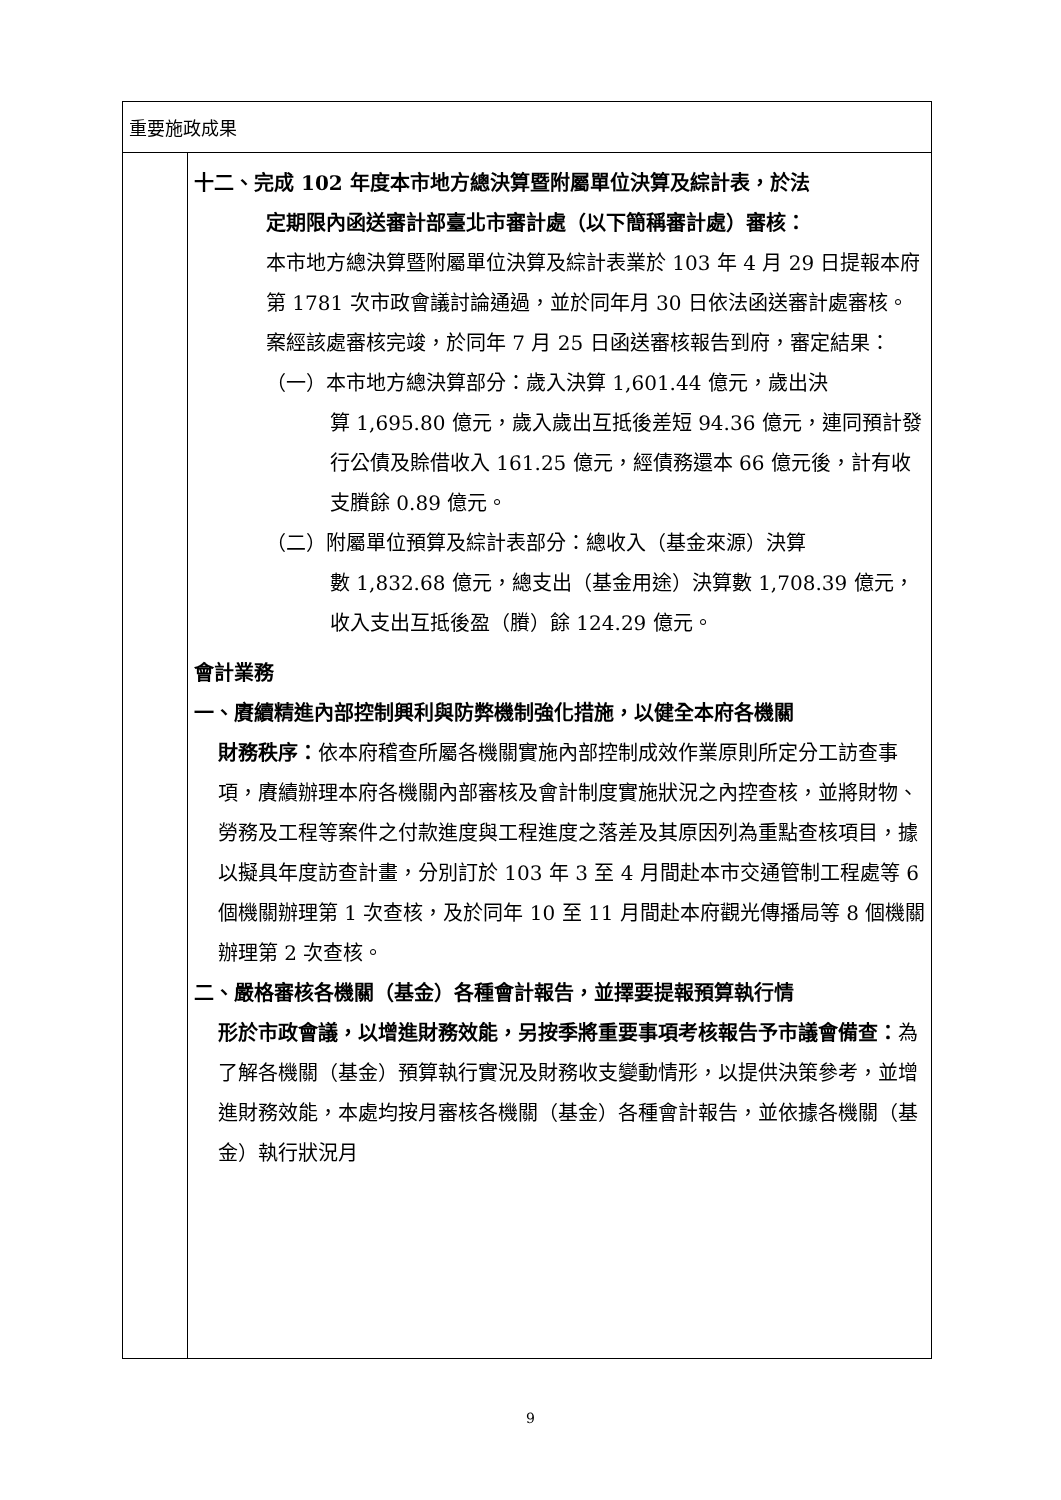| 重要施政成果 | |
| | 十二、完成 102 年度本市地方總決算暨附屬單位決算及綜計表，於法 定期限內函送審計部臺北市審計處（以下簡稱審計處）審核： 本市地方總決算暨附屬單位決算及綜計表業於 103 年 4 月 29 日提報本府第 1781 次市政會議討論通過，並於同年月 30 日依法函送審計處審核。案經該處審核完竣，於同年 7 月 25 日函送審核報告到府，審定結果： （一）本市地方總決算部分：歲入決算 1,601.44 億元，歲出決 算 1,695.80 億元，歲入歲出互抵後差短 94.36 億元，連同預計發行公債及賒借收入 161.25 億元，經債務還本 66 億元後，計有收支賸餘 0.89 億元。 （二）附屬單位預算及綜計表部分：總收入（基金來源）決算 數 1,832.68 億元，總支出（基金用途）決算數 1,708.39 億元，收入支出互抵後盈（賸）餘 124.29 億元。 會計業務 一、賡續精進內部控制興利與防弊機制強化措施，以健全本府各機關 財務秩序： 依本府稽查所屬各機關實施內部控制成效作業原則所定分工訪查事項，賡續辦理本府各機關內部審核及會計制度實施狀況之內控查核，並將財物、勞務及工程等案件之付款進度與工程進度之落差及其原因列為重點查核項目，據以擬具年度訪查計畫，分別訂於 103 年 3 至 4 月間赴本市交通管制工程處等 6 個機關辦理第 1 次查核，及於同年 10 至 11 月間赴本府觀光傳播局等 8 個機關辦理第 2 次查核。 二、嚴格審核各機關（基金）各種會計報告，並擇要提報預算執行情 形於市政會議，以增進財務效能，另按季將重要事項考核報告予市議會備查： 為了解各機關（基金）預算執行實況及財務收支變動情形，以提供決策參考，並增進財務效能，本處均按月審核各機關（基金）各種會計報告，並依據各機關（基金）執行狀況月 |
9